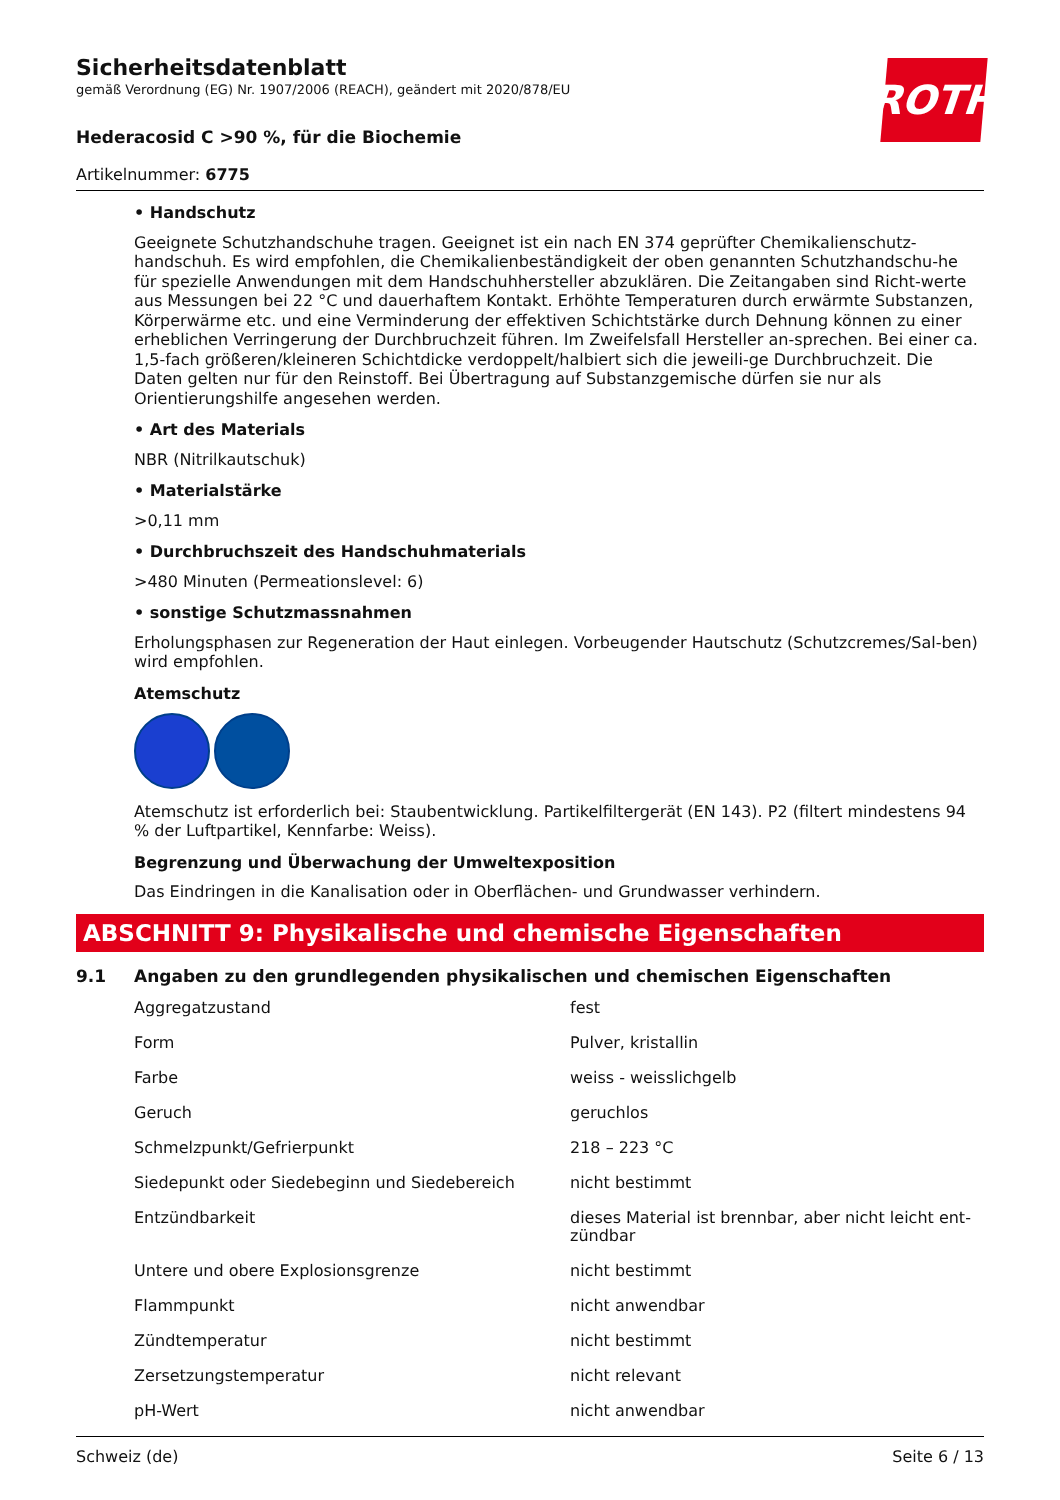ROTH
Sicherheitsdatenblatt
gemäß Verordnung (EG) Nr. 1907/2006 (REACH), geändert mit 2020/878/EU
Hederacosid C >90 %, für die Biochemie
Artikelnummer: 6775
• Handschutz
Geeignete Schutzhandschuhe tragen. Geeignet ist ein nach EN 374 geprüfter Chemikalienschutz-handschuh. Es wird empfohlen, die Chemikalienbeständigkeit der oben genannten Schutzhandschu-he für spezielle Anwendungen mit dem Handschuhhersteller abzuklären. Die Zeitangaben sind Richt-werte aus Messungen bei 22 °C und dauerhaftem Kontakt. Erhöhte Temperaturen durch erwärmte Substanzen, Körperwärme etc. und eine Verminderung der effektiven Schichtstärke durch Dehnung können zu einer erheblichen Verringerung der Durchbruchzeit führen. Im Zweifelsfall Hersteller an-sprechen. Bei einer ca. 1,5-fach größeren/kleineren Schichtdicke verdoppelt/halbiert sich die jeweili-ge Durchbruchzeit. Die Daten gelten nur für den Reinstoff. Bei Übertragung auf Substanzgemische dürfen sie nur als Orientierungshilfe angesehen werden.
• Art des Materials
NBR (Nitrilkautschuk)
• Materialstärke
>0,11 mm
• Durchbruchszeit des Handschuhmaterials
>480 Minuten (Permeationslevel: 6)
• sonstige Schutzmassnahmen
Erholungsphasen zur Regeneration der Haut einlegen. Vorbeugender Hautschutz (Schutzcremes/Sal-ben) wird empfohlen.
Atemschutz
Atemschutz ist erforderlich bei: Staubentwicklung. Partikelfiltergerät (EN 143). P2 (filtert mindestens 94 % der Luftpartikel, Kennfarbe: Weiss).
Begrenzung und Überwachung der Umweltexposition
Das Eindringen in die Kanalisation oder in Oberflächen- und Grundwasser verhindern.
ABSCHNITT 9: Physikalische und chemische Eigenschaften
9.1 Angaben zu den grundlegenden physikalischen und chemischen Eigenschaften
| Aggregatzustand | fest |
| Form | Pulver, kristallin |
| Farbe | weiss - weisslichgelb |
| Geruch | geruchlos |
| Schmelzpunkt/Gefrierpunkt | 218 – 223 °C |
| Siedepunkt oder Siedebeginn und Siedebereich | nicht bestimmt |
| Entzündbarkeit | dieses Material ist brennbar, aber nicht leicht ent-zündbar |
| Untere und obere Explosionsgrenze | nicht bestimmt |
| Flammpunkt | nicht anwendbar |
| Zündtemperatur | nicht bestimmt |
| Zersetzungstemperatur | nicht relevant |
| pH-Wert | nicht anwendbar |
Schweiz (de) Seite 6 / 13